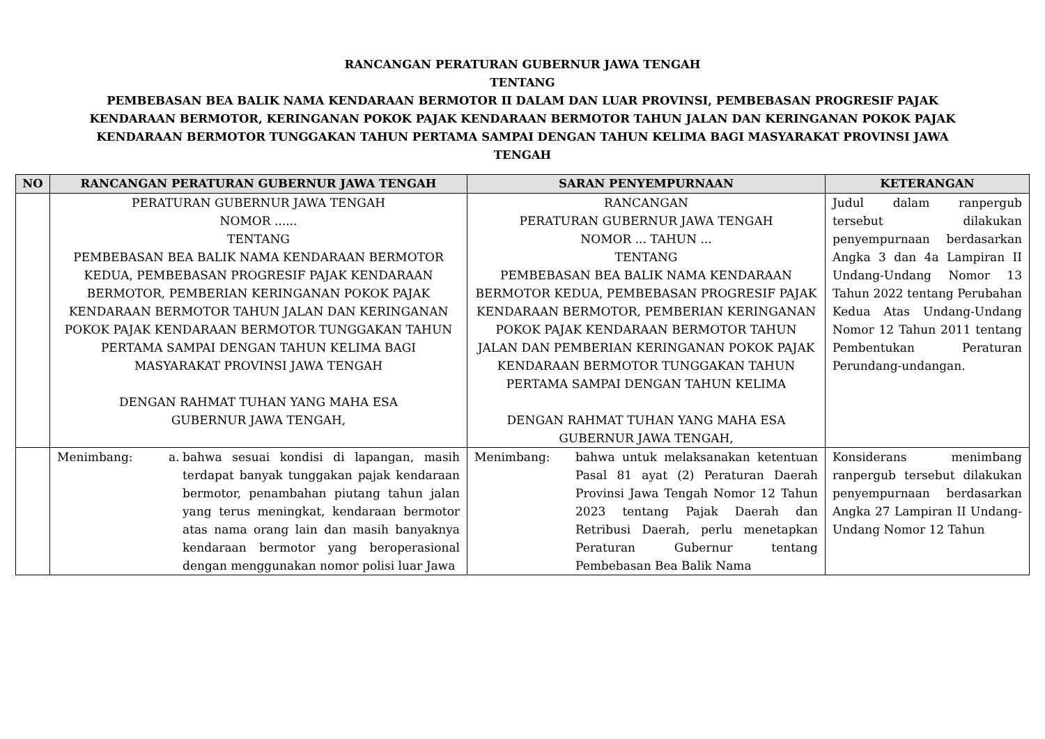RANCANGAN PERATURAN GUBERNUR JAWA TENGAH
TENTANG
PEMBEBASAN BEA BALIK NAMA KENDARAAN BERMOTOR II DALAM DAN LUAR PROVINSI, PEMBEBASAN PROGRESIF PAJAK KENDARAAN BERMOTOR, KERINGANAN POKOK PAJAK KENDARAAN BERMOTOR TAHUN JALAN DAN KERINGANAN POKOK PAJAK KENDARAAN BERMOTOR TUNGGAKAN TAHUN PERTAMA SAMPAI DENGAN TAHUN KELIMA BAGI MASYARAKAT PROVINSI JAWA TENGAH
| NO | RANCANGAN PERATURAN GUBERNUR JAWA TENGAH | SARAN PENYEMPURNAAN | KETERANGAN |
| --- | --- | --- | --- |
| | PERATURAN GUBERNUR JAWA TENGAH NOMOR ...... TENTANG PEMBEBASAN BEA BALIK NAMA KENDARAAN BERMOTOR KEDUA, PEMBEBASAN PROGRESIF PAJAK KENDARAAN BERMOTOR, PEMBERIAN KERINGANAN POKOK PAJAK KENDARAAN BERMOTOR TAHUN JALAN DAN KERINGANAN POKOK PAJAK KENDARAAN BERMOTOR TUNGGAKAN TAHUN PERTAMA SAMPAI DENGAN TAHUN KELIMA BAGI MASYARAKAT PROVINSI JAWA TENGAH DENGAN RAHMAT TUHAN YANG MAHA ESA GUBERNUR JAWA TENGAH, | RANCANGAN PERATURAN GUBERNUR JAWA TENGAH NOMOR ... TAHUN ... TENTANG PEMBEBASAN BEA BALIK NAMA KENDARAAN BERMOTOR KEDUA, PEMBEBASAN PROGRESIF PAJAK KENDARAAN BERMOTOR, PEMBERIAN KERINGANAN POKOK PAJAK KENDARAAN BERMOTOR TAHUN JALAN DAN PEMBERIAN KERINGANAN POKOK PAJAK KENDARAAN BERMOTOR TUNGGAKAN TAHUN PERTAMA SAMPAI DENGAN TAHUN KELIMA DENGAN RAHMAT TUHAN YANG MAHA ESA GUBERNUR JAWA TENGAH, | Judul dalam ranpergub tersebut dilakukan penyempurnaan berdasarkan Angka 3 dan 4a Lampiran II Undang-Undang Nomor 13 Tahun 2022 tentang Perubahan Kedua Atas Undang-Undang Nomor 12 Tahun 2011 tentang Pembentukan Peraturan Perundang-undangan. |
| | Menimbang: a. bahwa sesuai kondisi di lapangan, masih terdapat banyak tunggakan pajak kendaraan bermotor, penambahan piutang tahun jalan yang terus meningkat, kendaraan bermotor atas nama orang lain dan masih banyaknya kendaraan bermotor yang beroperasional dengan menggunakan nomor polisi luar Jawa | Menimbang: bahwa untuk melaksanakan ketentuan Pasal 81 ayat (2) Peraturan Daerah Provinsi Jawa Tengah Nomor 12 Tahun 2023 tentang Pajak Daerah dan Retribusi Daerah, perlu menetapkan Peraturan Gubernur tentang Pembebasan Bea Balik Nama | Konsiderans menimbang ranpergub tersebut dilakukan penyempurnaan berdasarkan Angka 27 Lampiran II Undang-Undang Nomor 12 Tahun |